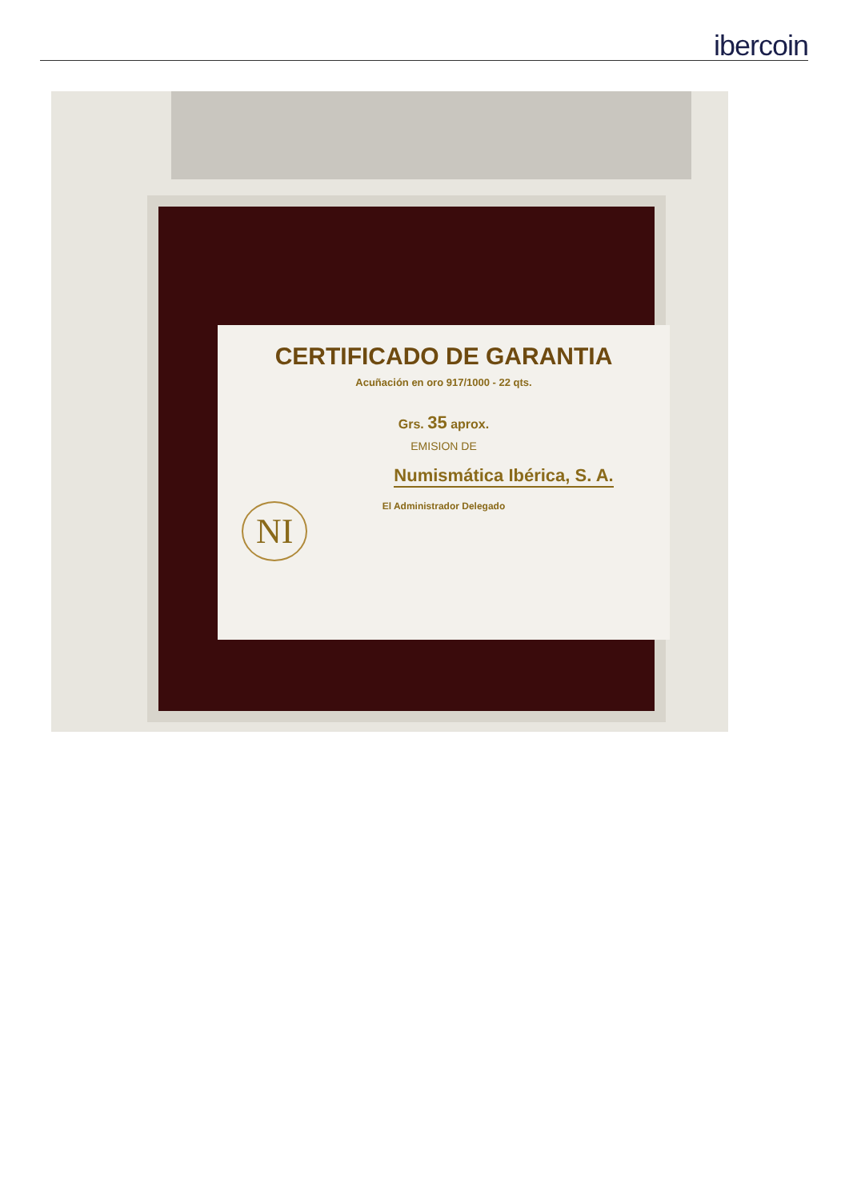ibercoin
CERTIFICADO DE GARANTIA
Acuñación en oro 917/1000 - 22 qts.
Grs. 35 aprox.
EMISION DE
Numismática Ibérica, S. A.
El Administrador Delegado
NI